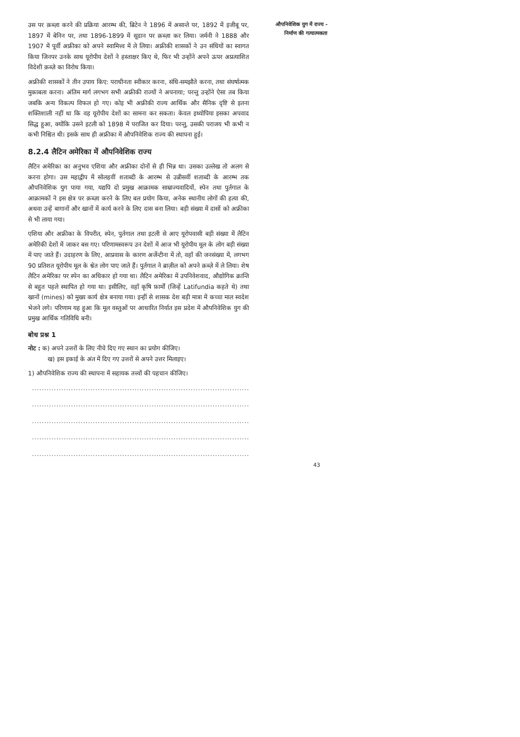उस पर क़ब्ज़ा करने की प्रक्रिया आरम्भ की, ब्रिटेन ने 1896 में असान्ते पर, 1892 में इजीबू पर, 1897 में बेनिन पर, तथा 1896-1899 में सूडान पर क़ब्ज़ा कर लिया। जर्मनी ने 1888 और 1907 में पूर्वी अफ्रीका को अपने स्वामित्त्व में ले लिया। अफ्रीकी शासकों ने उन संधियों का स्वागत किया जिनपर उनके साथ यूरोपीय देशों ने हस्ताक्षर किए थे, फिर भी उन्होंने अपने ऊपर अप्रत्याशित विदेशी क़ब्ज़े का विरोध किया।
अफ्रीकी शासकों ने तीन उपाय किए: पराधीनता स्वीकार करना, संधि-समझौते करना, तथा संघर्षात्मक मुकाबला करना। अंतिम मार्ग लगभग सभी अफ्रीकी राज्यों ने अपनाया; परन्तु उन्होंने ऐसा तब किया जबकि अन्य विकल्प विफल हो गए। कोइ भी अफ्रीकी राज्य आर्थिक और सैनिक दृष्टि से इतना शक्तिशाली नहीं था कि वह यूरोपीय देशों का सामना कर सकता। केवल इथ्योपिया इसका अपवाद सिद्ध हुआ, क्योंकि उसने इटली को 1898 में पराजित कर दिया। परन्तु, उसकी पराजय भी कभी न कभी निश्चित थी। इसके साथ ही अफ्रीका में औपनिवेशिक राज्य की स्थापना हुई।
8.2.4 लैटिन अमेरिका में औपनिवेशिक राज्य
लैटिन अमेरिका का अनुभव एशिया और अफ्रीका दोनों से ही भिन्न था। उसका उल्लेख तो अलग से करना होगा। उस महाद्वीप में सोलहवीं शताब्दी के आरम्भ से उन्नीसवीं शताब्दी के आरम्भ तक औपनिवेशिक युग पाया गया, यद्यपि दो प्रमुख आक्रामक साम्राज्यवादियों, स्पेन तथा पुर्तगाल के आक्रामकों ने इस क्षेत्र पर क़ब्ज़ा करने के लिए बल प्रयोग किया, अनेक स्थानीय लोगों की हत्या की, अथवा उन्हें बागानों और खानों में कार्य करने के लिए दास बना लिया। बड़ी संख्या में दासों को अफ्रीका से भी लाया गया।
एशिया और अफ्रीका के विपरीत, स्पेन, पुर्तगाल तथा इटली से आए यूरोपवासी बड़ी संख्या में लैटिन अमेरिकी देशों में जाकर बस गए। परिणामस्वरूप उन देशों में आज भी यूरोपीय मूल के लोग बड़ी संख्या में पाए जाते हैं। उदाहरण के लिए, आप्रवास के कारण अर्जेन्टीना में तो, वहाँ की जनसंख्या में, लगभग 90 प्रतिशत यूरोपीय मूल के श्वेत लोग पाए जाते हैं। पुर्तगाल ने ब्राज़ील को अपने क़ब्ज़े में ले लिया। शेष लैटिन अमेरिका पर स्पेन का अधिकार हो गया था। लैटिन अमेरिका में उपनिवेशवाद, औद्योगिक क्रान्ति से बहुत पहले स्थापित हो गया था। इसीलिए, वहाँ कृषि फ़ार्मों (जिन्हें Latifundia कहते थे) तथा खानों (mines) को मुख्य कार्य क्षेत्र बनाया गया। इन्हीं से शासक देश बड़ी मात्रा में कच्चा माल स्वदेश भेजने लगे। परिणाम यह हुआ कि मूल वस्तुओं पर आधारित निर्यात इस प्रदेश में औपनिवेशिक युग की प्रमुख आर्थिक गतिविधि बनी।
बोध प्रश्न 1
नोट : क) अपने उत्तरों के लिए नीचे दिए गए स्थान का प्रयोग कीजिए।
ख) इस इकाई के अंत में दिए गए उत्तरों से अपने उत्तर मिलाइए।
1) औपनिवेशिक राज्य की स्थापना में सहायक तत्त्वों की पहचान कीजिए।
..........................................................................................................
..........................................................................................................
..........................................................................................................
..........................................................................................................
..........................................................................................................
औपनिवेशिक युग में राज्य -
निर्माण की गत्यात्मकता
43